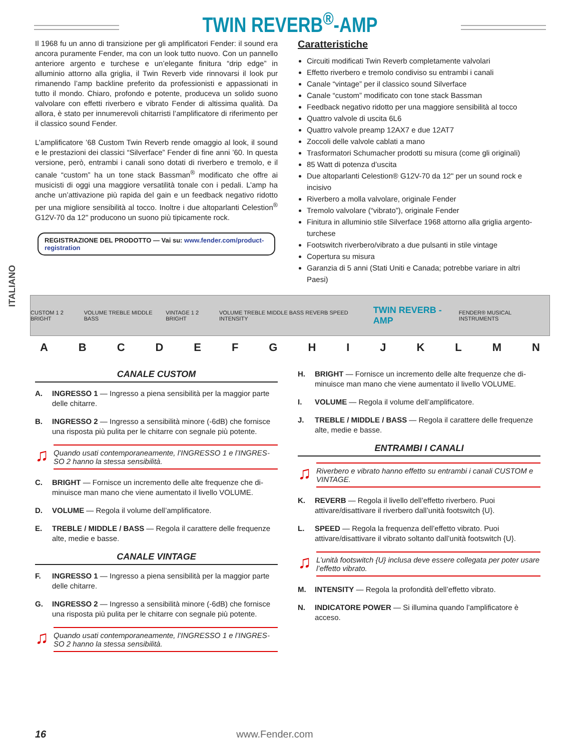TWIN REVERB<sup>®</sup>-AMP
ITALIANO
Il 1968 fu un anno di transizione per gli amplificatori Fender: il sound era ancora puramente Fender, ma con un look tutto nuovo. Con un pannello anteriore argento e turchese e un’elegante finitura “drip edge” in alluminio attorno alla griglia, il Twin Reverb vide rinnovarsi il look pur rimanendo l’amp backline preferito da professionisti e appassionati in tutto il mondo. Chiaro, profondo e potente, produ­ceva un solido suono valvolare con effetti riverbero e vibrato Fender di altissima qualità. Da allora, è stato per innumerevoli chitarristi l’amplificatore di riferimento per il classico sound Fender.
L’amplificatore ’68 Custom Twin Reverb rende omaggio al look, il sound e le prestazioni dei classici “Silverface” Fender di fine anni ’60. In questa versione, però, entrambi i canali sono dotati di riverbero e tremolo, e il canale “custom” ha un tone stack Bassman<sup>®</sup> modificato che offre ai musicisti di oggi una maggiore versatilità tonale con i pedali. L’amp ha anche un’attivazione più rapida del gain e un fee­dback negativo ridotto per una migliore sensibilità al tocco. Inoltre i due altoparlanti Celestion<sup>®</sup> G12V-70 da 12" producono un suono più tipicamente rock.
REGISTRAZIONE DEL PRODOTTO — Vai su: www.fender.com/product-registration
Caratteristiche
Circuiti modificati Twin Reverb completamente valvolari
Effetto riverbero e tremolo condiviso su entrambi i canali
Canale “vintage” per il classico sound Silverface
Canale “custom” modificato con tone stack Bassman
Feedback negativo ridotto per una maggiore sensibilità al tocco
Quattro valvole di uscita 6L6
Quattro valvole preamp 12AX7 e due 12AT7
Zoccoli delle valvole cablati a mano
Trasformatori Schumacher prodotti su misura (come gli originali)
85 Watt di potenza d’uscita
Due altoparlanti Celestion® G12V-70 da 12" per un sound rock e incisivo
Riverbero a molla valvolare, originale Fender
Tremolo valvolare (“vibrato”), originale Fender
Finitura in alluminio stile Silverface 1968 attorno alla griglia argen­to-turchese
Footswitch riverbero/vibrato a due pulsanti in stile vintage
Copertura su misura
Garanzia di 5 anni (Stati Uniti e Canada; potrebbe variare in altri Paesi)
CUSTOM 1 2 BRIGHT VOLUME TREBLE MIDDLE BASS VINTAGE 1 2 BRIGHT VOLUME TREBLE MIDDLE BASS REVERB SPEED INTENSITY TWIN REVERB -AMP FENDER® MUSICAL INSTRUMENTS
A B C D E F G H I J K L M N
CANALE CUSTOM
A. INGRESSO 1 — Ingresso a piena sensibilità per la maggior parte delle chitarre.
B. INGRESSO 2 — Ingresso a sensibilità minore (-6dB) che fornisce una risposta più pulita per le chitarre con segnale più potente.
♫ Quando usati contemporaneamente, l’INGRESSO 1 e l’INGRES­SO 2 hanno la stessa sensibilità.
C. BRIGHT — Fornisce un incremento delle alte frequenze che di­minuisce man mano che viene aumentato il livello VOLUME.
D. VOLUME — Regola il volume dell’amplificatore.
E. TREBLE / MIDDLE / BASS — Regola il carattere delle frequenze alte, medie e basse.
CANALE VINTAGE
F. INGRESSO 1 — Ingresso a piena sensibilità per la maggior parte delle chitarre.
G. INGRESSO 2 — Ingresso a sensibilità minore (-6dB) che fornisce una risposta più pulita per le chitarre con segnale più potente.
♫ Quando usati contemporaneamente, l’INGRESSO 1 e l’INGRES­SO 2 hanno la stessa sensibilità.
H. BRIGHT — Fornisce un incremento delle alte frequenze che di­minuisce man mano che viene aumentato il livello VOLUME.
I. VOLUME — Regola il volume dell’amplificatore.
J. TREBLE / MIDDLE / BASS — Regola il carattere delle frequenze alte, medie e basse.
ENTRAMBI I CANALI
♫ Riverbero e vibrato hanno effetto su entrambi i canali CUSTOM e VINTAGE.
K. REVERB — Regola il livello dell’effetto riverbero. Puoi attivare/disattivare il riverbero dall’unità footswitch {U}.
L. SPEED — Regola la frequenza dell’effetto vibrato. Puoi attivare/disattivare il vibrato soltanto dall’unità footswitch {U}.
♫ L’unità footswitch {U} inclusa deve essere collegata per poter usare l’effetto vibrato.
M. INTENSITY — Regola la profondità dell’effetto vibrato.
N. INDICATORE POWER — Si illumina quando l’amplificatore è acceso.
16 www.Fender.com